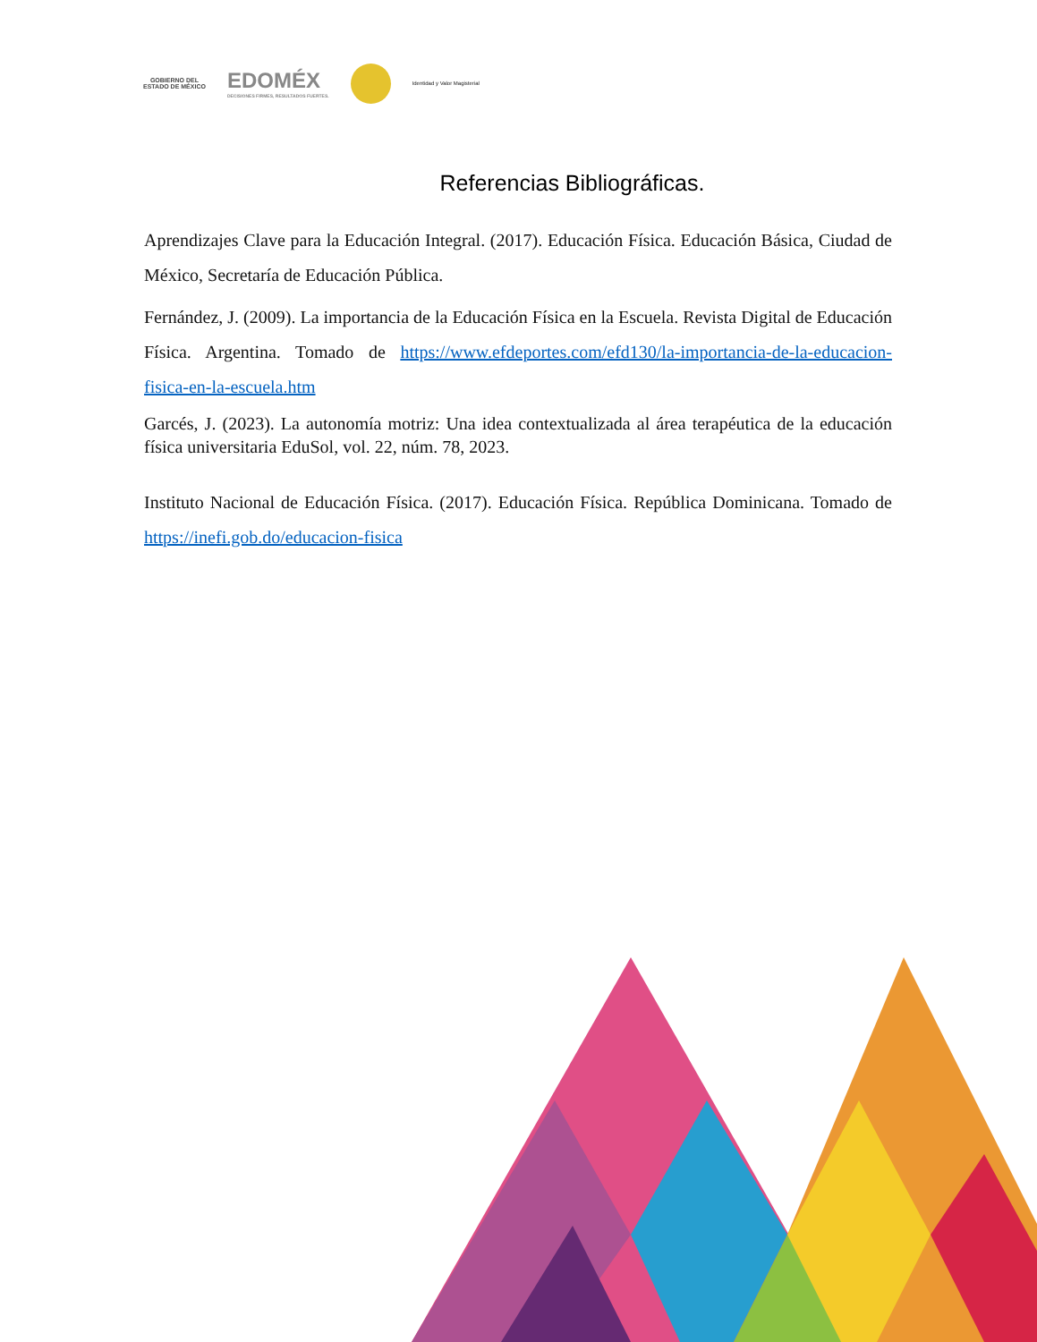GOBIERNO DEL
ESTADO DE MÉXICO
EDOMÉX
DECISIONES FIRMES, RESULTADOS FUERTES.
Identidad y Valor Magisterial
Referencias Bibliográficas.
Aprendizajes Clave para la Educación Integral. (2017). Educación Física. Educación Básica, Ciudad de México, Secretaría de Educación Pública.
Fernández, J. (2009). La importancia de la Educación Física en la Escuela. Revista Digital de Educación Física. Argentina. Tomado de https://www.efdeportes.com/efd130/la-importancia-de-la-educacion-fisica-en-la-escuela.htm
Garcés, J. (2023). La autonomía motriz: Una idea contextualizada al área terapéutica de la educación física universitaria EduSol, vol. 22, núm. 78, 2023.
Instituto Nacional de Educación Física. (2017). Educación Física. República Dominicana. Tomado de https://inefi.gob.do/educacion-fisica